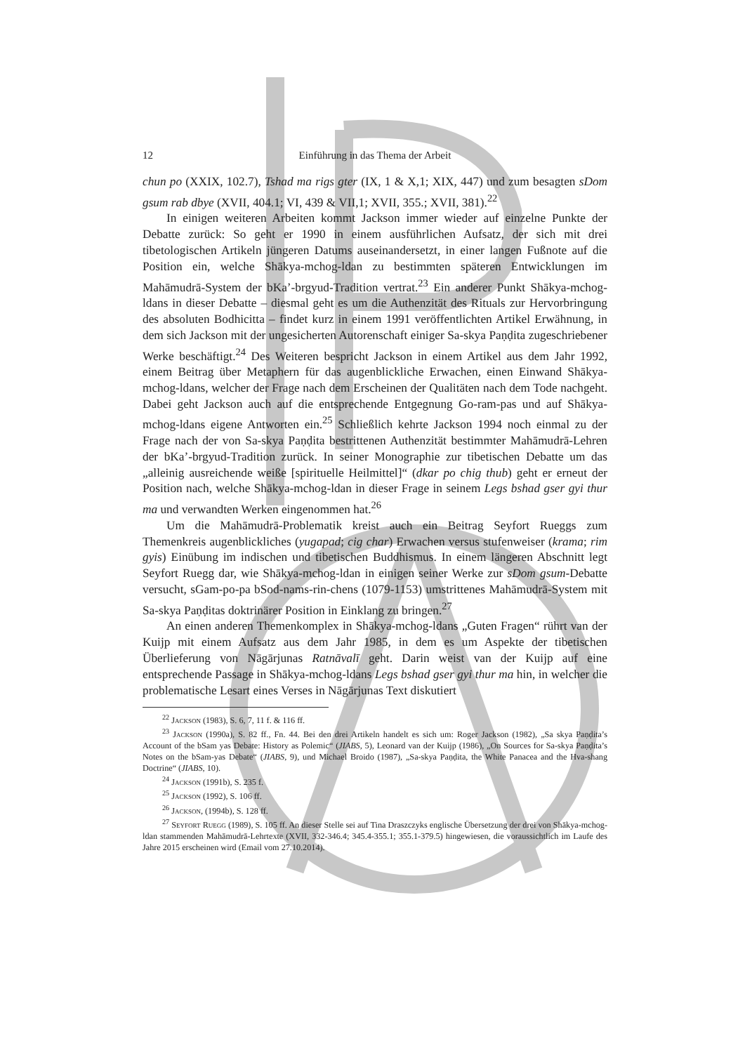12 Einführung in das Thema der Arbeit
chun po (XXIX, 102.7), Tshad ma rigs gter (IX, 1 & X,1; XIX, 447) und zum besagten sDom gsum rab dbye (XVII, 404.1; VI, 439 & VII,1; XVII, 355.; XVII, 381).<sup>22</sup>
In einigen weiteren Arbeiten kommt Jackson immer wieder auf einzelne Punkte der Debatte zurück: So geht er 1990 in einem ausführlichen Aufsatz, der sich mit drei tibetologischen Artikeln jüngeren Datums auseinandersetzt, in einer langen Fußnote auf die Position ein, welche Shākya-mchog-ldan zu bestimmten späteren Entwicklungen im Mahāmudrā-System der bKa’-brgyud-Tradition vertrat.<sup>23</sup> Ein anderer Punkt Shākya-mchog-ldans in dieser Debatte – diesmal geht es um die Authenzität des Rituals zur Hervorbringung des absoluten Bodhicitta – findet kurz in einem 1991 veröffentlichten Artikel Erwähnung, in dem sich Jackson mit der ungesicherten Autorenschaft einiger Sa-skya Paṇḍita zugeschriebener Werke beschäftigt.<sup>24</sup> Des Weiteren bespricht Jackson in einem Artikel aus dem Jahr 1992, einem Beitrag über Metaphern für das augenblickliche Erwachen, einen Einwand Shākya-mchog-ldans, welcher der Frage nach dem Erscheinen der Qualitäten nach dem Tode nachgeht. Dabei geht Jackson auch auf die entsprechende Entgegnung Go-ram-pas und auf Shākya-mchog-ldans eigene Antworten ein.<sup>25</sup> Schließlich kehrte Jackson 1994 noch einmal zu der Frage nach der von Sa-skya Paṇḍita bestrittenen Authenzität bestimmter Mahāmudrā-Lehren der bKa’-brgyud-Tradition zurück. In seiner Monographie zur tibetischen Debatte um das „alleinig ausreichende weiße [spirituelle Heilmittel]“ (dkar po chig thub) geht er erneut der Position nach, welche Shākya-mchog-ldan in dieser Frage in seinem Legs bshad gser gyi thur ma und verwandten Werken eingenommen hat.<sup>26</sup>
Um die Mahāmudrā-Problematik kreist auch ein Beitrag Seyfort Rueggs zum Themenkreis augenblickliches (yugapad; cig char) Erwachen versus stufenweiser (krama; rim gyis) Einübung im indischen und tibetischen Buddhismus. In einem längeren Abschnitt legt Seyfort Ruegg dar, wie Shākya-mchog-ldan in einigen seiner Werke zur sDom gsum-Debatte versucht, sGam-po-pa bSod-nams-rin-chens (1079-1153) umstrittenes Mahāmudrā-System mit Sa-skya Paṇḍitas doktrinärer Position in Einklang zu bringen.<sup>27</sup>
An einen anderen Themenkomplex in Shākya-mchog-ldans „Guten Fragen“ rührt van der Kuijp mit einem Aufsatz aus dem Jahr 1985, in dem es um Aspekte der tibetischen Überlieferung von Nāgārjunas Ratnāvalī geht. Darin weist van der Kuijp auf eine entsprechende Passage in Shākya-mchog-ldans Legs bshad gser gyi thur ma hin, in welcher die problematische Lesart eines Verses in Nāgārjunas Text diskutiert
<sup>22</sup> Jackson (1983), S. 6, 7, 11 f. & 116 ff.
<sup>23</sup> Jackson (1990a), S. 82 ff., Fn. 44. Bei den drei Artikeln handelt es sich um: Roger Jackson (1982), „Sa skya Paṇḍita’s Account of the bSam yas Debate: History as Polemic“ (JIABS, 5), Leonard van der Kuijp (1986), „On Sources for Sa-skya Paṇḍita’s Notes on the bSam-yas Debate“ (JIABS, 9), und Michael Broido (1987), „Sa-skya Paṇḍita, the White Panacea and the Hva-shang Doctrine“ (JIABS, 10).
<sup>24</sup> Jackson (1991b), S. 235 f.
<sup>25</sup> Jackson (1992), S. 106 ff.
<sup>26</sup> Jackson, (1994b), S. 128 ff.
<sup>27</sup> Seyfort Ruegg (1989), S. 105 ff. An dieser Stelle sei auf Tina Draszczyks englische Übersetzung der drei von Shākya-mchog-ldan stammenden Mahāmudrā-Lehrtexte (XVII, 332-346.4; 345.4-355.1; 355.1-379.5) hingewiesen, die voraussichtlich im Laufe des Jahre 2015 erscheinen wird (Email vom 27.10.2014).